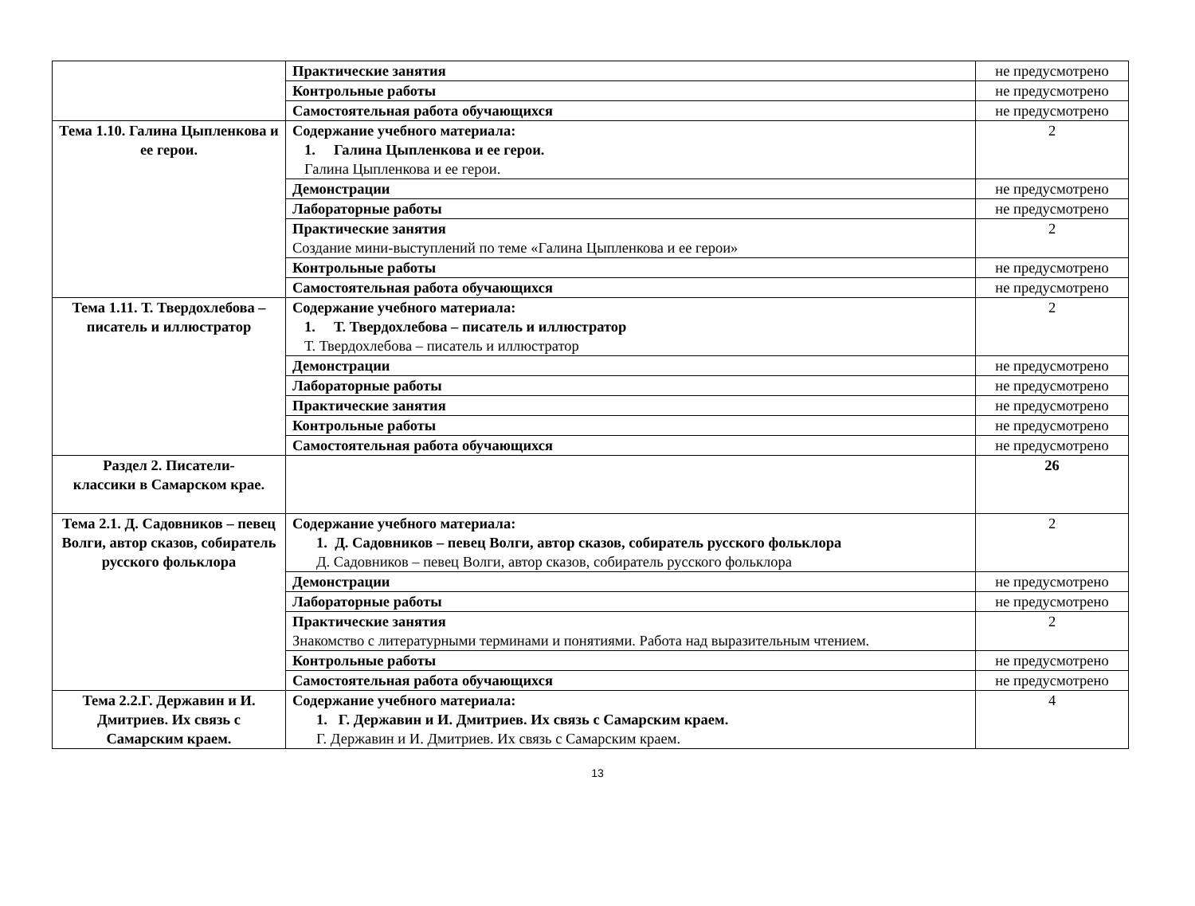| | Практические занятия | не предусмотрено |
| | Контрольные работы | не предусмотрено |
| | Самостоятельная работа обучающихся | не предусмотрено |
| Тема 1.10. Галина Цыпленкова и ее герои. | Содержание учебного материала: 1. Галина Цыпленкова и ее герои. Галина Цыпленкова и ее герои. | 2 |
| | Демонстрации | не предусмотрено |
| | Лабораторные работы | не предусмотрено |
| | Практические занятия Создание мини-выступлений по теме «Галина Цыпленкова и ее герои» | 2 |
| | Контрольные работы | не предусмотрено |
| | Самостоятельная работа обучающихся | не предусмотрено |
| Тема 1.11. Т. Твердохлебова – писатель и иллюстратор | Содержание учебного материала: 1. Т. Твердохлебова – писатель и иллюстратор Т. Твердохлебова – писатель и иллюстратор | 2 |
| | Демонстрации | не предусмотрено |
| | Лабораторные работы | не предусмотрено |
| | Практические занятия | не предусмотрено |
| | Контрольные работы | не предусмотрено |
| | Самостоятельная работа обучающихся | не предусмотрено |
| Раздел 2. Писатели- классики в Самарском крае. | | 26 |
| Тема 2.1. Д. Садовников – певец Волги, автор сказов, собиратель русского фольклора | Содержание учебного материала: 1. Д. Садовников – певец Волги, автор сказов, собиратель русского фольклора Д. Садовников – певец Волги, автор сказов, собиратель русского фольклора | 2 |
| | Демонстрации | не предусмотрено |
| | Лабораторные работы | не предусмотрено |
| | Практические занятия Знакомство с литературными терминами и понятиями. Работа над выразительным чтением. | 2 |
| | Контрольные работы | не предусмотрено |
| | Самостоятельная работа обучающихся | не предусмотрено |
| Тема 2.2.Г. Державин и И. Дмитриев. Их связь с Самарским краем. | Содержание учебного материала: 1. Г. Державин и И. Дмитриев. Их связь с Самарским краем. Г. Державин и И. Дмитриев. Их связь с Самарским краем. | 4 |
13